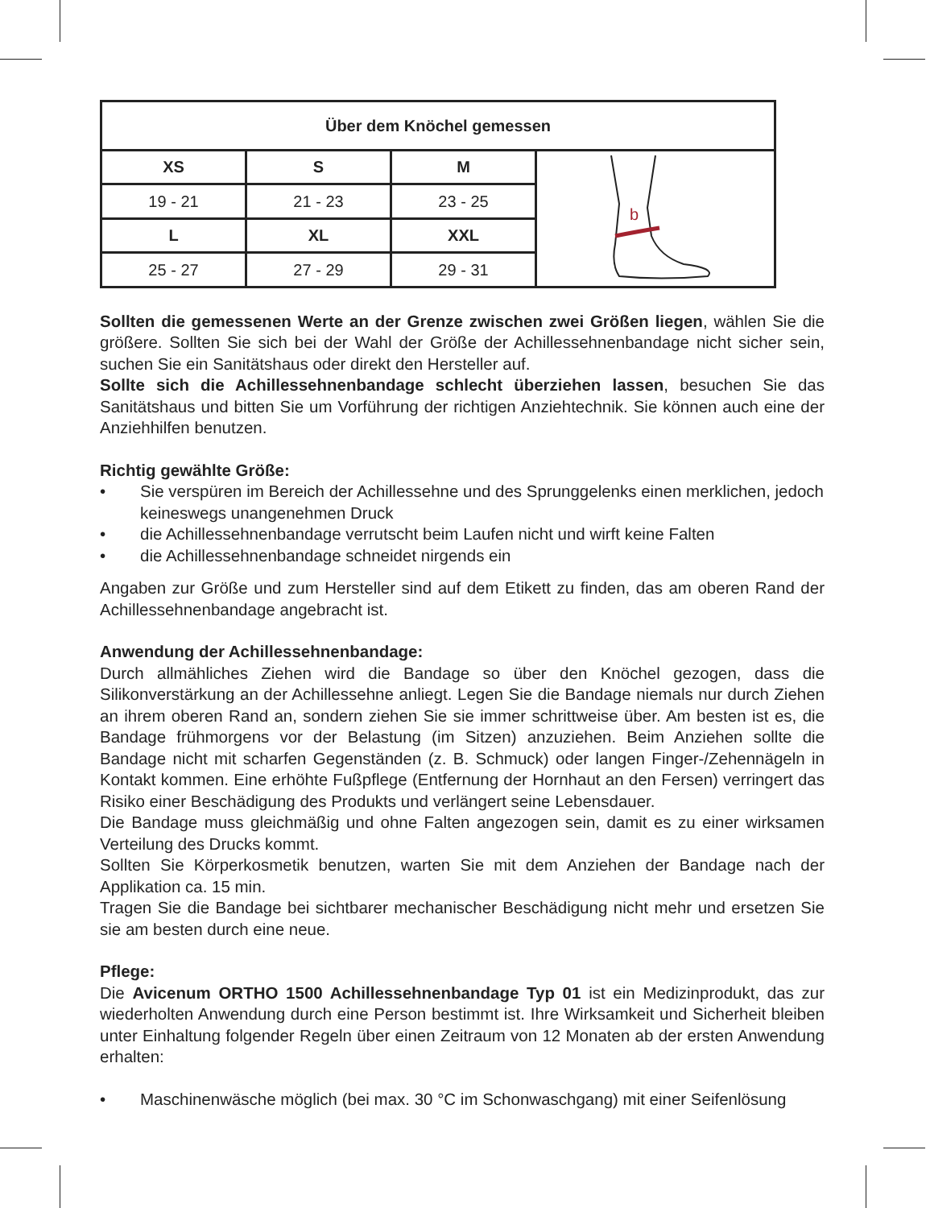| Über dem Knöchel gemessen | | | |
| --- | --- | --- | --- |
| XS | S | M | b |
| 19 - 21 | 21 - 23 | 23 - 25 | |
| L | XL | XXL | |
| 25 - 27 | 27 - 29 | 29 - 31 | |
Sollten die gemessenen Werte an der Grenze zwischen zwei Größen liegen, wählen Sie die größere. Sollten Sie sich bei der Wahl der Größe der Achillessehnenbandage nicht sicher sein, suchen Sie ein Sanitätshaus oder direkt den Hersteller auf.
Sollte sich die Achillessehnenbandage schlecht überziehen lassen, besuchen Sie das Sanitätshaus und bitten Sie um Vorführung der richtigen Anziehtechnik. Sie können auch eine der Anziehhilfen benutzen.
Richtig gewählte Größe:
• Sie verspüren im Bereich der Achillessehne und des Sprunggelenks einen merklichen, jedoch keineswegs unangenehmen Druck
• die Achillessehnenbandage verrutscht beim Laufen nicht und wirft keine Falten
• die Achillessehnenbandage schneidet nirgends ein
Angaben zur Größe und zum Hersteller sind auf dem Etikett zu finden, das am oberen Rand der Achillessehnenbandage angebracht ist.
Anwendung der Achillessehnenbandage:
Durch allmähliches Ziehen wird die Bandage so über den Knöchel gezogen, dass die Silikonverstärkung an der Achillessehne anliegt. Legen Sie die Bandage niemals nur durch Ziehen an ihrem oberen Rand an, sondern ziehen Sie sie immer schrittweise über. Am besten ist es, die Bandage frühmorgens vor der Belastung (im Sitzen) anzuziehen. Beim Anziehen sollte die Bandage nicht mit scharfen Gegenständen (z. B. Schmuck) oder langen Finger-/Zehennägeln in Kontakt kommen. Eine erhöhte Fußpflege (Entfernung der Hornhaut an den Fersen) verringert das Risiko einer Beschädigung des Produkts und verlängert seine Lebensdauer.
Die Bandage muss gleichmäßig und ohne Falten angezogen sein, damit es zu einer wirksamen Verteilung des Drucks kommt.
Sollten Sie Körperkosmetik benutzen, warten Sie mit dem Anziehen der Bandage nach der Applikation ca. 15 min.
Tragen Sie die Bandage bei sichtbarer mechanischer Beschädigung nicht mehr und ersetzen Sie sie am besten durch eine neue.
Pflege:
Die Avicenum ORTHO 1500 Achillessehnenbandage Typ 01 ist ein Medizinprodukt, das zur wiederholten Anwendung durch eine Person bestimmt ist. Ihre Wirksamkeit und Sicherheit bleiben unter Einhaltung folgender Regeln über einen Zeitraum von 12 Monaten ab der ersten Anwendung erhalten:
• Maschinenwäsche möglich (bei max. 30 °C im Schonwaschgang) mit einer Seifenlösung